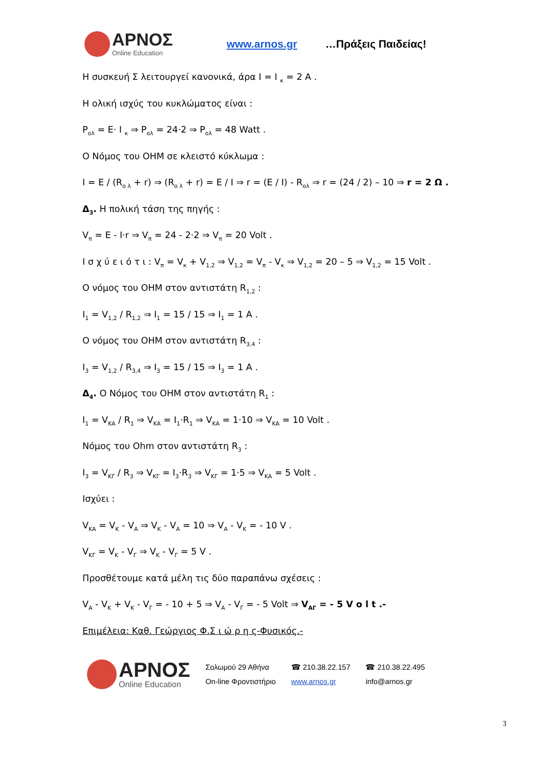ΑΡΝΟΣ
Online Education
www.arnos.gr …Πράξεις Παιδείας!
Η συσκευή Σ λειτουργεί κανονικά, άρα I = I <sub>κ</sub> = 2 A .
Η ολική ισχύς του κυκλώματος είναι :
P<sub>ολ</sub> = E· I <sub>κ</sub> ⇒ P<sub>ολ</sub> = 24·2 ⇒ P<sub>ολ</sub> = 48 Watt .
Ο Νόμος του OHM σε κλειστό κύκλωμα :
I = E / (R<sub>ο λ</sub> + r) ⇒ (R<sub>ο λ</sub> + r) = E / I ⇒ r = (E / I) - R<sub>ολ</sub> ⇒ r = (24 / 2) – 10 ⇒ r = 2 Ω .
Δ<sub>3</sub>. Η πολική τάση της πηγής :
V<sub>π</sub> = E - I·r ⇒ V<sub>π</sub> = 24 - 2·2 ⇒ V<sub>π</sub> = 20 Volt .
Ι σ χ ύ ε ι ό τ ι : V<sub>π</sub> = V<sub>κ</sub> + V<sub>1,2</sub> ⇒ V<sub>1,2</sub> = V<sub>π</sub> - V<sub>κ</sub> ⇒ V<sub>1,2</sub> = 20 – 5 ⇒ V<sub>1,2</sub> = 15 Volt .
Ο νόμος του OHM στον αντιστάτη R<sub>1,2</sub> :
I<sub>1</sub> = V<sub>1,2</sub> / R<sub>1,2</sub> ⇒ I<sub>1</sub> = 15 / 15 ⇒ I<sub>1</sub> = 1 A .
Ο νόμος του OHM στον αντιστάτη R<sub>3,4</sub> :
I<sub>3</sub> = V<sub>1,2</sub> / R<sub>3,4</sub> ⇒ I<sub>3</sub> = 15 / 15 ⇒ I<sub>3</sub> = 1 A .
Δ<sub>4</sub>. Ο Νόμος του OHM στον αντιστάτη R<sub>1</sub> :
I<sub>1</sub> = V<sub>KA</sub> / R<sub>1</sub> ⇒ V<sub>KA</sub> = I<sub>1</sub>·R<sub>1</sub> ⇒ V<sub>KA</sub> = 1·10 ⇒ V<sub>KA</sub> = 10 Volt .
Νόμος του Ohm στον αντιστάτη R<sub>3</sub> :
I<sub>3</sub> = V<sub>KΓ</sub> / R<sub>3</sub> ⇒ V<sub>KΓ</sub> = I<sub>3</sub>·R<sub>3</sub> ⇒ V<sub>KΓ</sub> = 1·5 ⇒ V<sub>KA</sub> = 5 Volt .
Ισχύει :
V<sub>KA</sub> = V<sub>K</sub> - V<sub>A</sub> ⇒ V<sub>K</sub> - V<sub>A</sub> = 10 ⇒ V<sub>A</sub> - V<sub>K</sub> = - 10 V .
V<sub>KΓ</sub> = V<sub>K</sub> - V<sub>Γ</sub> ⇒ V<sub>K</sub> - V<sub>Γ</sub> = 5 V .
Προσθέτουμε κατά μέλη τις δύο παραπάνω σχέσεις :
V<sub>A</sub> - V<sub>K</sub> + V<sub>K</sub> - V<sub>Γ</sub> = - 10 + 5 ⇒ V<sub>A</sub> - V<sub>Γ</sub> = - 5 Volt ⇒ V<sub>AΓ</sub> = - 5 V o l t .-
Επιμέλεια: Καθ. Γεώργιος Φ.Σ ι ώ ρ η ς-Φυσικός.-
ΑΡΝΟΣ
Online Education
Σολωμού 29 Αθήνα
On-line Φροντιστήριο
☎ 210.38.22.157
www.arnos.gr
☎ 210.38.22.495
info@arnos.gr
3